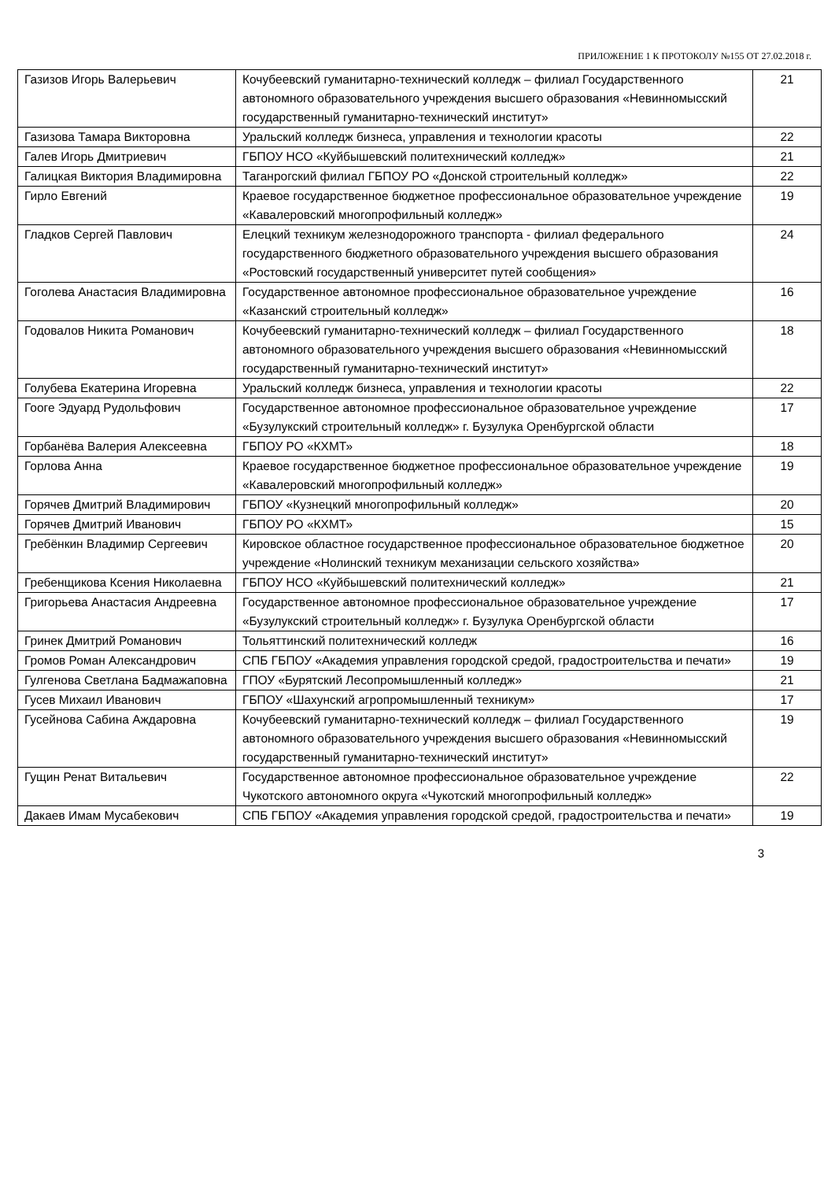ПРИЛОЖЕНИЕ 1 К ПРОТОКОЛУ №155 ОТ 27.02.2018 г.
| Газизов Игорь Валерьевич | Кочубеевский гуманитарно-технический колледж – филиал Государственного автономного образовательного учреждения высшего образования «Невинномысский государственный гуманитарно-технический институт» | 21 |
| Газизова Тамара Викторовна | Уральский колледж бизнеса, управления и технологии красоты | 22 |
| Галев Игорь Дмитриевич | ГБПОУ НСО «Куйбышевский политехнический колледж» | 21 |
| Галицкая Виктория Владимировна | Таганрогский филиал ГБПОУ РО «Донской строительный колледж» | 22 |
| Гирло Евгений | Краевое государственное бюджетное профессиональное образовательное учреждение «Кавалеровский многопрофильный колледж» | 19 |
| Гладков Сергей Павлович | Елецкий техникум железнодорожного транспорта - филиал федерального государственного бюджетного образовательного учреждения высшего образования «Ростовский государственный университет путей сообщения» | 24 |
| Гоголева Анастасия Владимировна | Государственное автономное профессиональное образовательное учреждение «Казанский строительный колледж» | 16 |
| Годовалов Никита Романович | Кочубеевский гуманитарно-технический колледж – филиал Государственного автономного образовательного учреждения высшего образования «Невинномысский государственный гуманитарно-технический институт» | 18 |
| Голубева Екатерина Игоревна | Уральский колледж бизнеса, управления и технологии красоты | 22 |
| Гооге Эдуард Рудольфович | Государственное автономное профессиональное образовательное учреждение «Бузулукский строительный колледж» г. Бузулука Оренбургской области | 17 |
| Горбанёва Валерия Алексеевна | ГБПОУ РО «КХМТ» | 18 |
| Горлова Анна | Краевое государственное бюджетное профессиональное образовательное учреждение «Кавалеровский многопрофильный колледж» | 19 |
| Горячев Дмитрий Владимирович | ГБПОУ «Кузнецкий многопрофильный колледж» | 20 |
| Горячев Дмитрий Иванович | ГБПОУ РО «КХМТ» | 15 |
| Гребёнкин Владимир Сергеевич | Кировское областное государственное профессиональное образовательное бюджетное учреждение «Нолинский техникум механизации сельского хозяйства» | 20 |
| Гребенщикова Ксения Николаевна | ГБПОУ НСО «Куйбышевский политехнический колледж» | 21 |
| Григорьева Анастасия Андреевна | Государственное автономное профессиональное образовательное учреждение «Бузулукский строительный колледж» г. Бузулука Оренбургской области | 17 |
| Гринек Дмитрий Романович | Тольяттинский политехнический колледж | 16 |
| Громов Роман Александрович | СПБ ГБПОУ «Академия управления городской средой, градостроительства и печати» | 19 |
| Гулгенова Светлана Бадмажаповна | ГПОУ «Бурятский Лесопромышленный колледж» | 21 |
| Гусев Михаил Иванович | ГБПОУ «Шахунский агропромышленный техникум» | 17 |
| Гусейнова Сабина Аждаровна | Кочубеевский гуманитарно-технический колледж – филиал Государственного автономного образовательного учреждения высшего образования «Невинномысский государственный гуманитарно-технический институт» | 19 |
| Гущин Ренат Витальевич | Государственное автономное профессиональное образовательное учреждение Чукотского автономного округа «Чукотский многопрофильный колледж» | 22 |
| Дакаев Имам Мусабекович | СПБ ГБПОУ «Академия управления городской средой, градостроительства и печати» | 19 |
3